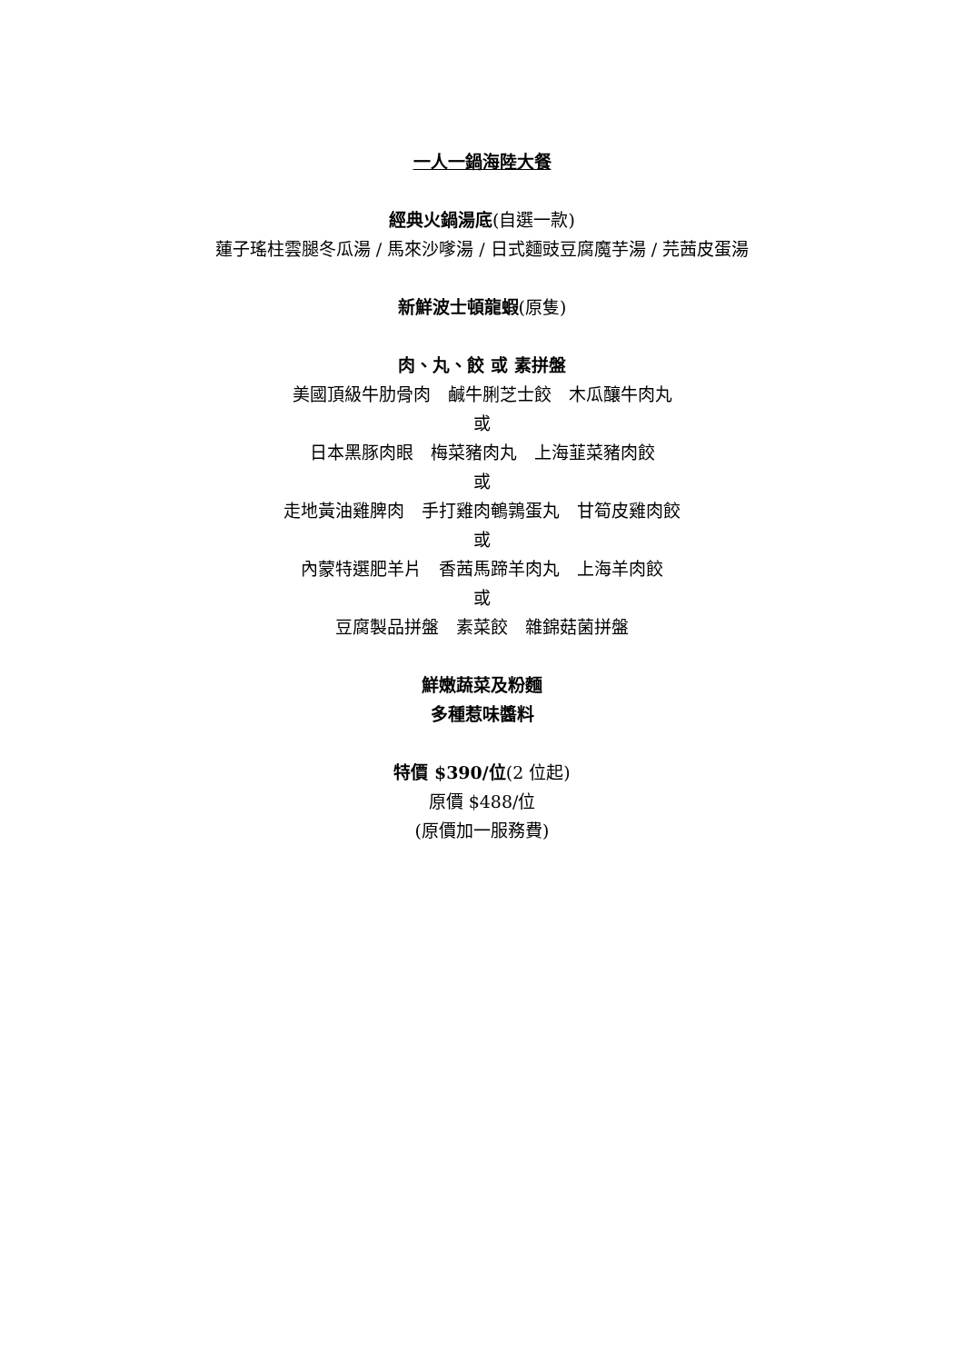一人一鍋海陸大餐
經典火鍋湯底(自選一款)
蓮子瑤柱雲腿冬瓜湯 / 馬來沙嗲湯 / 日式麵豉豆腐魔芋湯 / 芫茜皮蛋湯
新鮮波士頓龍蝦(原隻)
肉、丸、餃 或 素拼盤
美國頂級牛肋骨肉　鹹牛脷芝士餃　木瓜釀牛肉丸
或
日本黑豚肉眼　梅菜豬肉丸　上海韮菜豬肉餃
或
走地黃油雞脾肉　手打雞肉鵪鶉蛋丸　甘筍皮雞肉餃
或
內蒙特選肥羊片　香茜馬蹄羊肉丸　上海羊肉餃
或
豆腐製品拼盤　素菜餃　雜錦菇菌拼盤
鮮嫩蔬菜及粉麵
多種惹味醬料
特價 $390/位(2 位起)
原價 $488/位
(原價加一服務費)